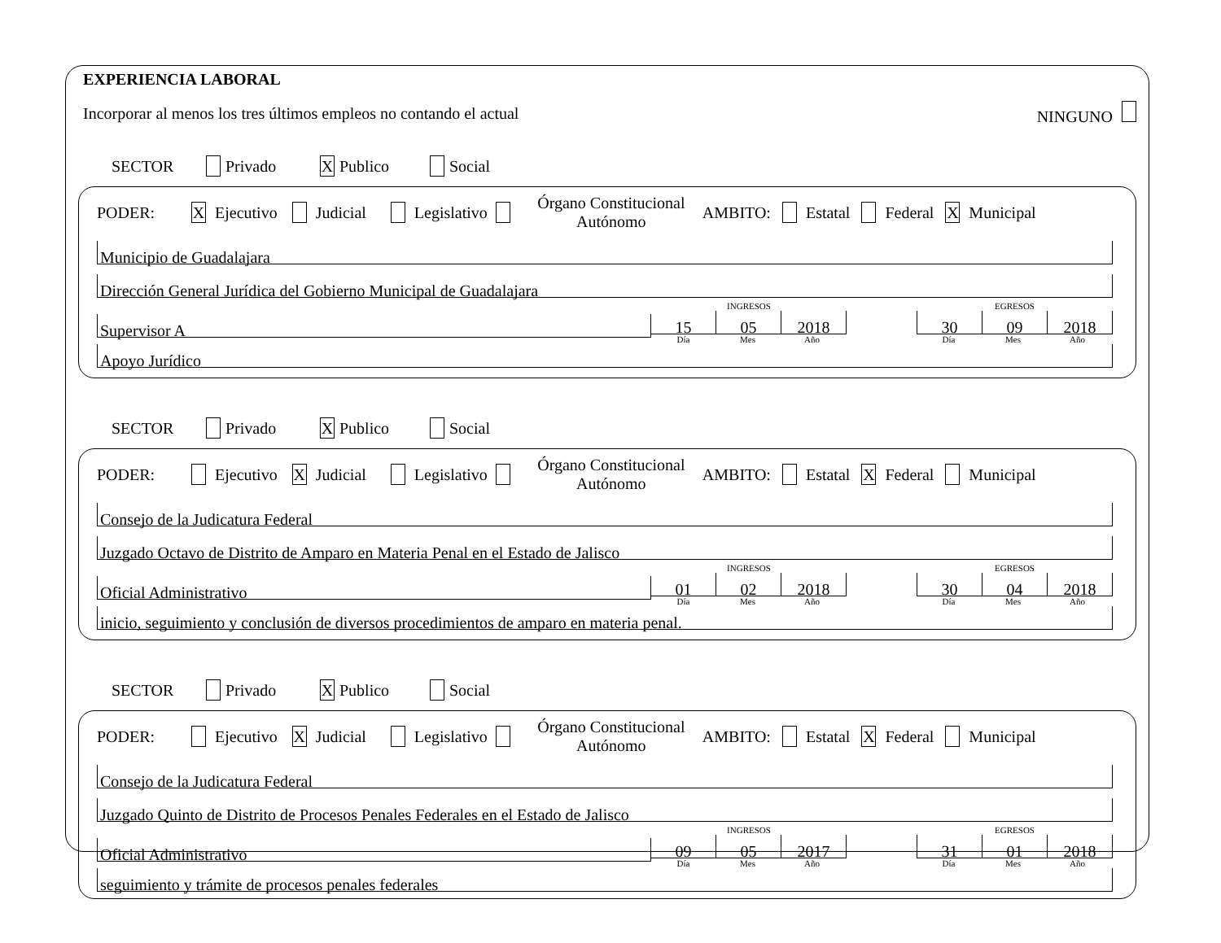EXPERIENCIA LABORAL
Incorporar al menos los tres últimos empleos no contando el actual NINGUNO
SECTOR Privado X Publico Social
PODER: X Ejecutivo Judicial Legislativo Órgano Constitucional
Autónomo AMBITO: Estatal Federal X Municipal
Municipio de Guadalajara
Dirección General Jurídica del Gobierno Municipal de Guadalajara
Supervisor A
INGRESOS
15 05 2018
Día Mes Año
EGRESOS
30 09 2018
Día Mes Año
Apoyo Jurídico
SECTOR Privado X Publico Social
PODER: Ejecutivo X Judicial Legislativo Órgano Constitucional
Autónomo AMBITO: Estatal X Federal Municipal
Consejo de la Judicatura Federal
Juzgado Octavo de Distrito de Amparo en Materia Penal en el Estado de Jalisco
Oficial Administrativo
INGRESOS
01 02 2018
Día Mes Año
EGRESOS
30 04 2018
Día Mes Año
inicio, seguimiento y conclusión de diversos procedimientos de amparo en materia penal.
SECTOR Privado X Publico Social
PODER: Ejecutivo X Judicial Legislativo Órgano Constitucional
Autónomo AMBITO: Estatal X Federal Municipal
Consejo de la Judicatura Federal
Juzgado Quinto de Distrito de Procesos Penales Federales en el Estado de Jalisco
Oficial Administrativo
INGRESOS
09 05 2017
Día Mes Año
EGRESOS
31 01 2018
Día Mes Año
seguimiento y trámite de procesos penales federales